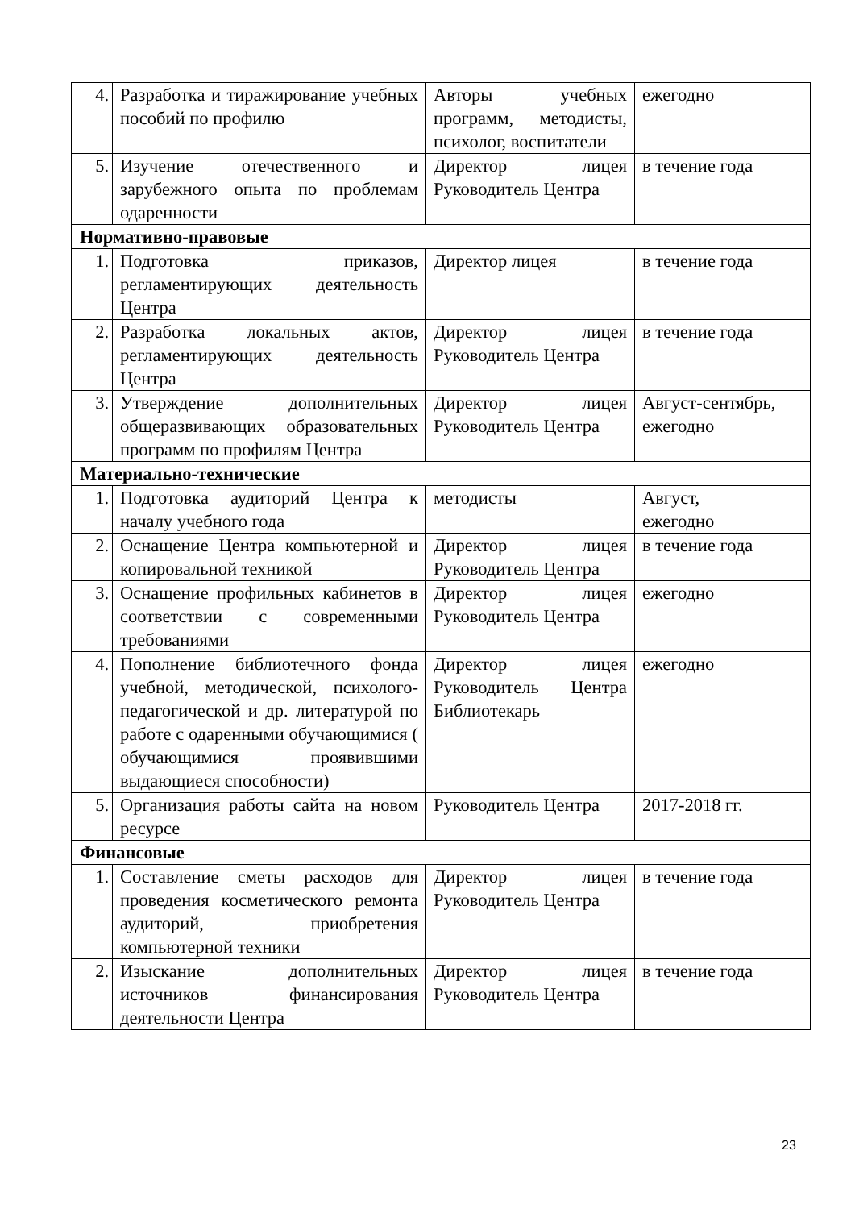| 4. | Разработка и тиражирование учебных пособий по профилю | Авторы учебных программ, методисты, психолог, воспитатели | ежегодно |
| 5. | Изучение отечественного и зарубежного опыта по проблемам одаренности | Директор лицея Руководитель Центра | в течение года |
| Нормативно-правовые | | | |
| 1. | Подготовка приказов, регламентирующих деятельность Центра | Директор лицея | в течение года |
| 2. | Разработка локальных актов, регламентирующих деятельность Центра | Директор лицея Руководитель Центра | в течение года |
| 3. | Утверждение дополнительных общеразвивающих образовательных программ по профилям Центра | Директор лицея Руководитель Центра | Август-сентябрь, ежегодно |
| Материально-технические | | | |
| 1. | Подготовка аудиторий Центра к началу учебного года | методисты | Август, ежегодно |
| 2. | Оснащение Центра компьютерной и копировальной техникой | Директор лицея Руководитель Центра | в течение года |
| 3. | Оснащение профильных кабинетов в соответствии с современными требованиями | Директор лицея Руководитель Центра | ежегодно |
| 4. | Пополнение библиотечного фонда учебной, методической, психолого-педагогической и др. литературой по работе с одаренными обучающимися ( обучающимися проявившими выдающиеся способности) | Директор лицея Руководитель Центра Библиотекарь | ежегодно |
| 5. | Организация работы сайта на новом ресурсе | Руководитель Центра | 2017-2018 гг. |
| Финансовые | | | |
| 1. | Составление сметы расходов для проведения косметического ремонта аудиторий, приобретения компьютерной техники | Директор лицея Руководитель Центра | в течение года |
| 2. | Изыскание дополнительных источников финансирования деятельности Центра | Директор лицея Руководитель Центра | в течение года |
23